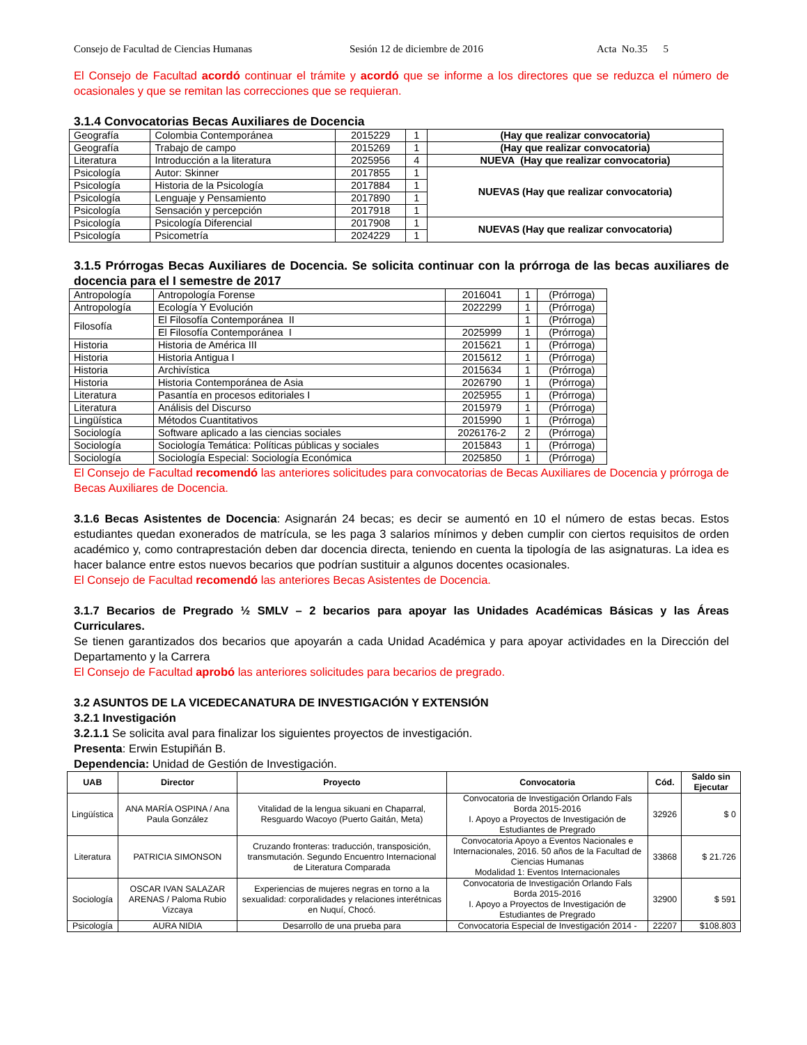Consejo de Facultad de Ciencias Humanas Sesión 12 de diciembre de 2016 Acta No.35 5
El Consejo de Facultad acordó continuar el trámite y acordó que se informe a los directores que se reduzca el número de ocasionales y que se remitan las correcciones que se requieran.
3.1.4 Convocatorias Becas Auxiliares de Docencia
| Geografía | Colombia Contemporánea | 2015229 | 1 | (Hay que realizar convocatoria) |
| Geografía | Trabajo de campo | 2015269 | 1 | (Hay que realizar convocatoria) |
| Literatura | Introducción a la literatura | 2025956 | 4 | NUEVA (Hay que realizar convocatoria) |
| Psicología | Autor: Skinner | 2017855 | 1 | NUEVAS (Hay que realizar convocatoria) |
| Psicología | Historia de la Psicología | 2017884 | 1 | |
| Psicología | Lenguaje y Pensamiento | 2017890 | 1 | |
| Psicología | Sensación y percepción | 2017918 | 1 | |
| Psicología | Psicología Diferencial | 2017908 | 1 | NUEVAS (Hay que realizar convocatoria) |
| Psicología | Psicometría | 2024229 | 1 | |
3.1.5 Prórrogas Becas Auxiliares de Docencia. Se solicita continuar con la prórroga de las becas auxiliares de docencia para el I semestre de 2017
| Antropología | Antropología Forense | 2016041 | 1 | (Prórroga) |
| Antropología | Ecología Y Evolución | 2022299 | 1 | (Prórroga) |
| Filosofía | El Filosofía Contemporánea II | | 1 | (Prórroga) |
| | El Filosofía Contemporánea I | 2025999 | 1 | (Prórroga) |
| Historia | Historia de América III | 2015621 | 1 | (Prórroga) |
| Historia | Historia Antigua I | 2015612 | 1 | (Prórroga) |
| Historia | Archivística | 2015634 | 1 | (Prórroga) |
| Historia | Historia Contemporánea de Asia | 2026790 | 1 | (Prórroga) |
| Literatura | Pasantía en procesos editoriales I | 2025955 | 1 | (Prórroga) |
| Literatura | Análisis del Discurso | 2015979 | 1 | (Prórroga) |
| Lingüística | Métodos Cuantitativos | 2015990 | 1 | (Prórroga) |
| Sociología | Software aplicado a las ciencias sociales | 2026176-2 | 2 | (Prórroga) |
| Sociología | Sociología Temática: Políticas públicas y sociales | 2015843 | 1 | (Prórroga) |
| Sociología | Sociología Especial: Sociología Económica | 2025850 | 1 | (Prórroga) |
El Consejo de Facultad recomendó las anteriores solicitudes para convocatorias de Becas Auxiliares de Docencia y prórroga de Becas Auxiliares de Docencia.
3.1.6 Becas Asistentes de Docencia: Asignarán 24 becas; es decir se aumentó en 10 el número de estas becas. Estos estudiantes quedan exonerados de matrícula, se les paga 3 salarios mínimos y deben cumplir con ciertos requisitos de orden académico y, como contraprestación deben dar docencia directa, teniendo en cuenta la tipología de las asignaturas. La idea es hacer balance entre estos nuevos becarios que podrían sustituir a algunos docentes ocasionales.
El Consejo de Facultad recomendó las anteriores Becas Asistentes de Docencia.
3.1.7 Becarios de Pregrado ½ SMLV – 2 becarios para apoyar las Unidades Académicas Básicas y las Áreas Curriculares.
Se tienen garantizados dos becarios que apoyarán a cada Unidad Académica y para apoyar actividades en la Dirección del Departamento y la Carrera
El Consejo de Facultad aprobó las anteriores solicitudes para becarios de pregrado.
3.2 ASUNTOS DE LA VICEDECANATURA DE INVESTIGACIÓN Y EXTENSIÓN
3.2.1 Investigación
3.2.1.1 Se solicita aval para finalizar los siguientes proyectos de investigación.
Presenta: Erwin Estupiñán B.
Dependencia: Unidad de Gestión de Investigación.
| UAB | Director | Proyecto | Convocatoria | Cód. | Saldo sin Ejecutar |
| --- | --- | --- | --- | --- | --- |
| Lingüística | ANA MARÍA OSPINA / Ana Paula González | Vitalidad de la lengua sikuani en Chaparral, Resguardo Wacoyo (Puerto Gaitán, Meta) | Convocatoria de Investigación Orlando Fals Borda 2015-2016 I. Apoyo a Proyectos de Investigación de Estudiantes de Pregrado | 32926 | $ 0 |
| Literatura | PATRICIA SIMONSON | Cruzando fronteras: traducción, transposición, transmutación. Segundo Encuentro Internacional de Literatura Comparada | Convocatoria Apoyo a Eventos Nacionales e Internacionales, 2016. 50 años de la Facultad de Ciencias Humanas Modalidad 1: Eventos Internacionales | 33868 | $ 21.726 |
| Sociología | OSCAR IVAN SALAZAR ARENAS / Paloma Rubio Vizcaya | Experiencias de mujeres negras en torno a la sexualidad: corporalidades y relaciones interétnicas en Nuquí, Chocó. | Convocatoria de Investigación Orlando Fals Borda 2015-2016 I. Apoyo a Proyectos de Investigación de Estudiantes de Pregrado | 32900 | $ 591 |
| Psicología | AURA NIDIA | Desarrollo de una prueba para | Convocatoria Especial de Investigación 2014 - | 22207 | $108.803 |